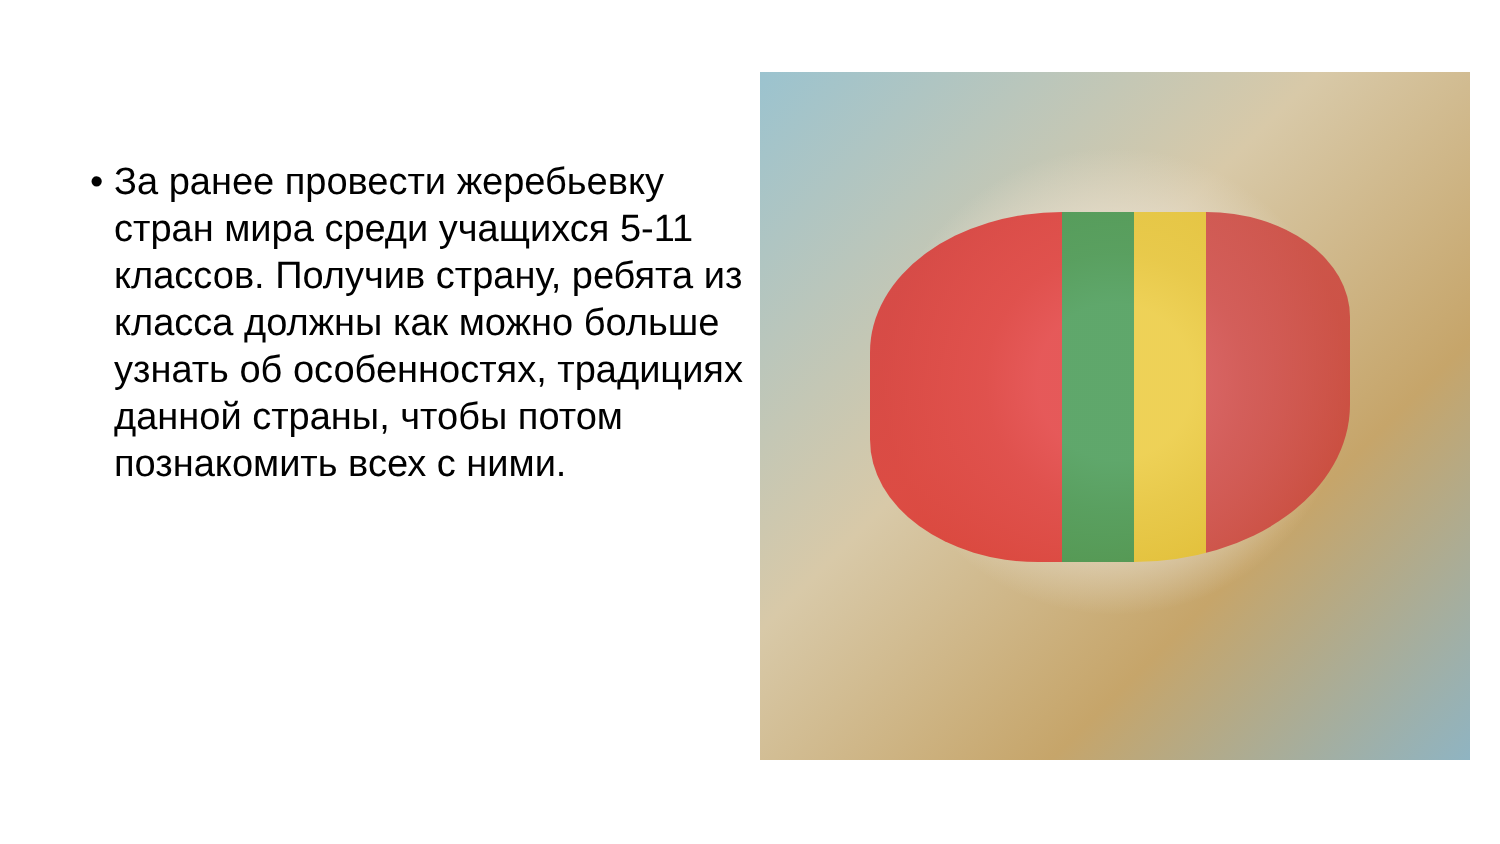• За ранее провести жеребьевку стран мира среди учащихся 5-11 классов. Получив страну, ребята из класса должны как можно больше узнать об особенностях, традициях данной страны, чтобы потом познакомить всех с ними.